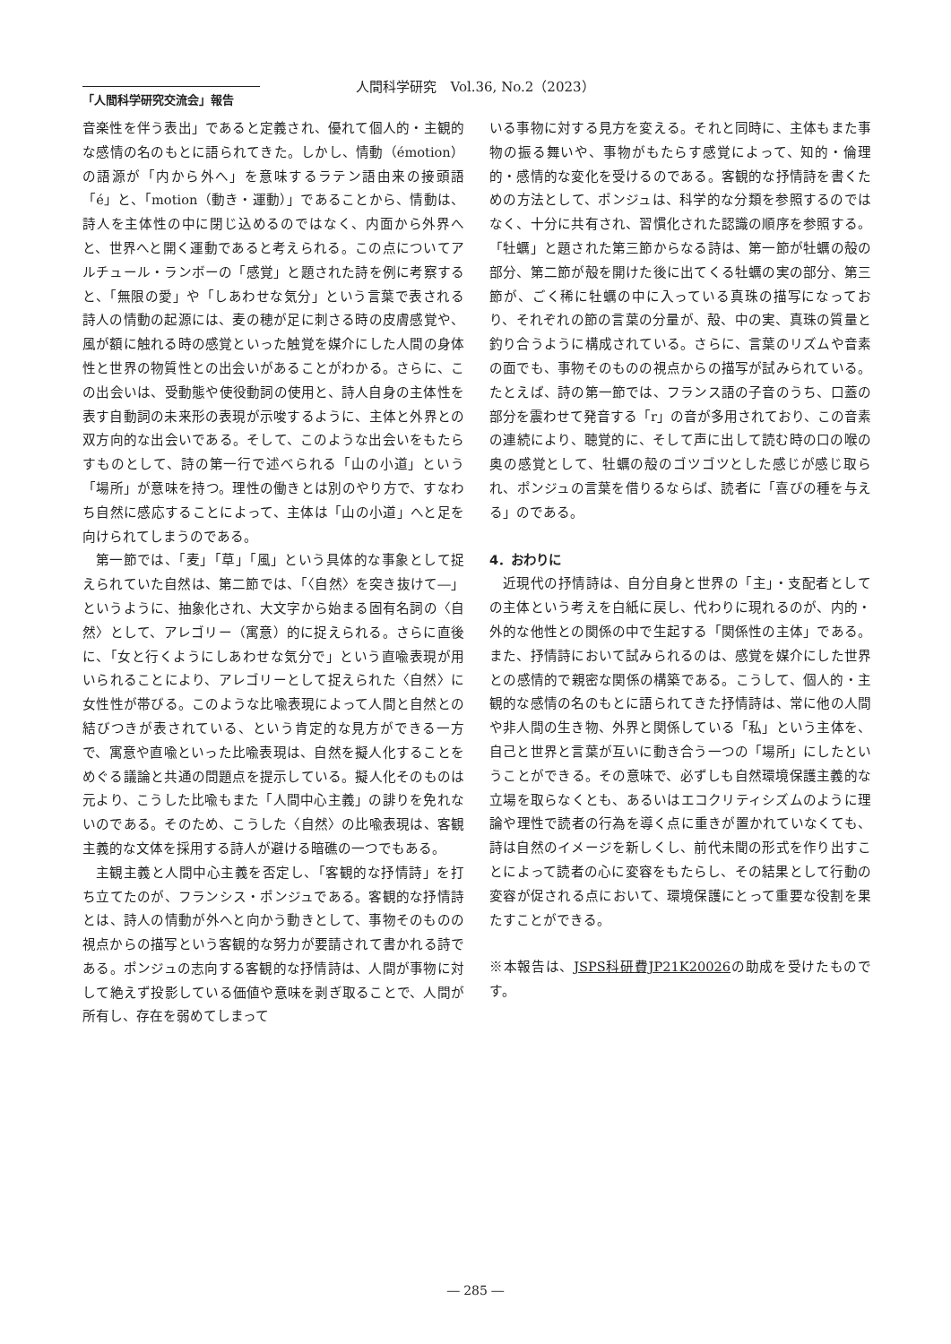人間科学研究　Vol.36, No.2（2023）
「人間科学研究交流会」報告
音楽性を伴う表出」であると定義され、優れて個人的・主観的な感情の名のもとに語られてきた。しかし、情動（émotion）の語源が「内から外へ」を意味するラテン語由来の接頭語「é」と、「motion（動き・運動）」であることから、情動は、詩人を主体性の中に閉じ込めるのではなく、内面から外界へと、世界へと開く運動であると考えられる。この点についてアルチュール・ランボーの「感覚」と題された詩を例に考察すると、「無限の愛」や「しあわせな気分」という言葉で表される詩人の情動の起源には、麦の穂が足に刺さる時の皮膚感覚や、風が額に触れる時の感覚といった触覚を媒介にした人間の身体性と世界の物質性との出会いがあることがわかる。さらに、この出会いは、受動態や使役動詞の使用と、詩人自身の主体性を表す自動詞の未来形の表現が示唆するように、主体と外界との双方向的な出会いである。そして、このような出会いをもたらすものとして、詩の第一行で述べられる「山の小道」という「場所」が意味を持つ。理性の働きとは別のやり方で、すなわち自然に感応することによって、主体は「山の小道」へと足を向けられてしまうのである。
第一節では、「麦」「草」「風」という具体的な事象として捉えられていた自然は、第二節では、「〈自然〉を突き抜けて―」というように、抽象化され、大文字から始まる固有名詞の〈自然〉として、アレゴリー（寓意）的に捉えられる。さらに直後に、「女と行くようにしあわせな気分で」という直喩表現が用いられることにより、アレゴリーとして捉えられた〈自然〉に女性性が帯びる。このような比喩表現によって人間と自然との結びつきが表されている、という肯定的な見方ができる一方で、寓意や直喩といった比喩表現は、自然を擬人化することをめぐる議論と共通の問題点を提示している。擬人化そのものは元より、こうした比喩もまた「人間中心主義」の誹りを免れないのである。そのため、こうした〈自然〉の比喩表現は、客観主義的な文体を採用する詩人が避ける暗礁の一つでもある。
主観主義と人間中心主義を否定し、「客観的な抒情詩」を打ち立てたのが、フランシス・ポンジュである。客観的な抒情詩とは、詩人の情動が外へと向かう動きとして、事物そのものの視点からの描写という客観的な努力が要請されて書かれる詩である。ポンジュの志向する客観的な抒情詩は、人間が事物に対して絶えず投影している価値や意味を剥ぎ取ることで、人間が所有し、存在を弱めてしまって
いる事物に対する見方を変える。それと同時に、主体もまた事物の振る舞いや、事物がもたらす感覚によって、知的・倫理的・感情的な変化を受けるのである。客観的な抒情詩を書くための方法として、ポンジュは、科学的な分類を参照するのではなく、十分に共有され、習慣化された認識の順序を参照する。「牡蠣」と題された第三節からなる詩は、第一節が牡蠣の殻の部分、第二節が殻を開けた後に出てくる牡蠣の実の部分、第三節が、ごく稀に牡蠣の中に入っている真珠の描写になっており、それぞれの節の言葉の分量が、殻、中の実、真珠の質量と釣り合うように構成されている。さらに、言葉のリズムや音素の面でも、事物そのものの視点からの描写が試みられている。たとえば、詩の第一節では、フランス語の子音のうち、口蓋の部分を震わせて発音する「r」の音が多用されており、この音素の連続により、聴覚的に、そして声に出して読む時の口の喉の奥の感覚として、牡蠣の殻のゴツゴツとした感じが感じ取られ、ポンジュの言葉を借りるならば、読者に「喜びの種を与える」のである。
4．おわりに
近現代の抒情詩は、自分自身と世界の「主」・支配者としての主体という考えを白紙に戻し、代わりに現れるのが、内的・外的な他性との関係の中で生起する「関係性の主体」である。また、抒情詩において試みられるのは、感覚を媒介にした世界との感情的で親密な関係の構築である。こうして、個人的・主観的な感情の名のもとに語られてきた抒情詩は、常に他の人間や非人間の生き物、外界と関係している「私」という主体を、自己と世界と言葉が互いに動き合う一つの「場所」にしたということができる。その意味で、必ずしも自然環境保護主義的な立場を取らなくとも、あるいはエコクリティシズムのように理論や理性で読者の行為を導く点に重きが置かれていなくても、詩は自然のイメージを新しくし、前代未聞の形式を作り出すことによって読者の心に変容をもたらし、その結果として行動の変容が促される点において、環境保護にとって重要な役割を果たすことができる。
※本報告は、JSPS科研費JP21K20026の助成を受けたものです。
― 285 ―